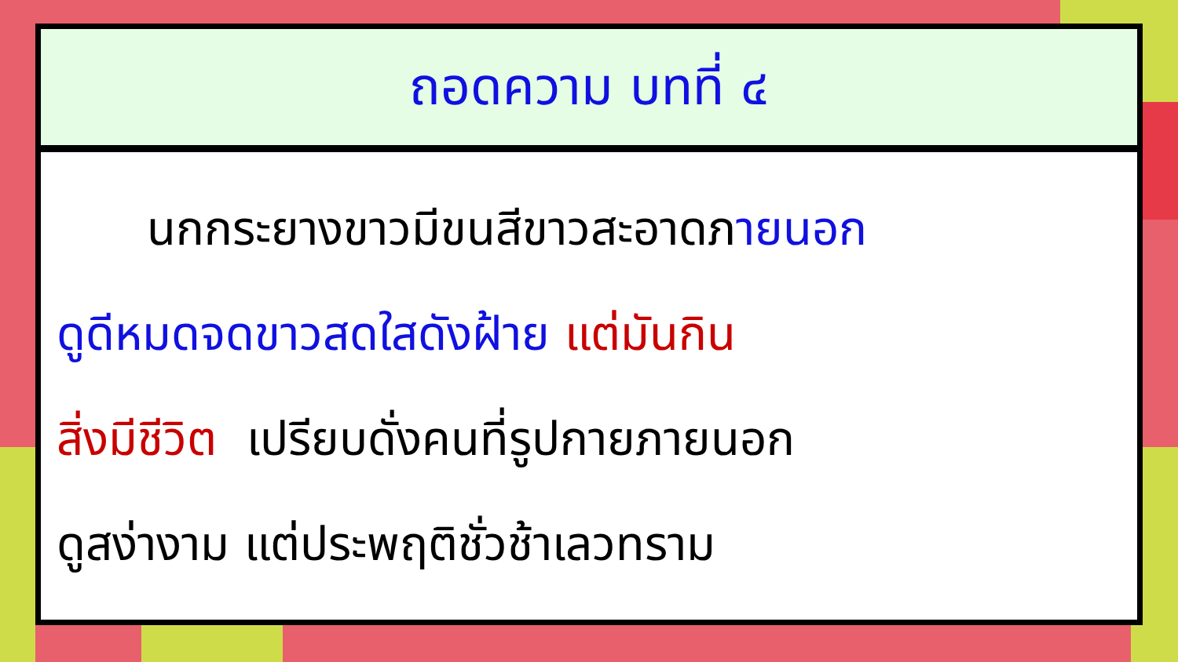ถอดความ บทที่ ๔
นกกระยางขาวมีขนสีขาวสะอาดภายนอก
ดูดีหมดจดขาวสดใสดังฝ้าย แต่มันกิน
สิ่งมีชีวิต เปรียบดั่งคนที่รูปกายภายนอก
ดูสง่างาม แต่ประพฤติชั่วช้าเลวทราม